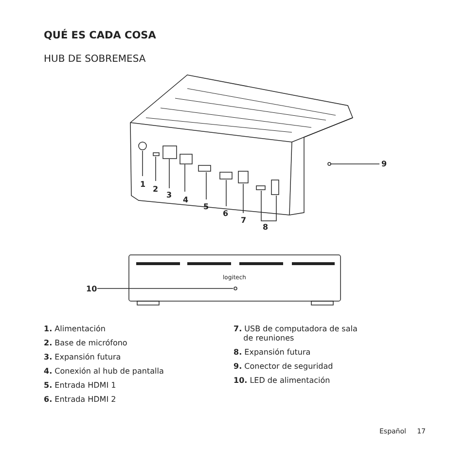QUÉ ES CADA COSA
HUB DE SOBREMESA
1
2
3
4
5
6
7
8
9
10
logitech
1. Alimentación
2. Base de micrófono
3. Expansión futura
4. Conexión al hub de pantalla
5. Entrada HDMI 1
6. Entrada HDMI 2
7. USB de computadora de sala
de reuniones
8. Expansión futura
9. Conector de seguridad
10. LED de alimentación
Español 17